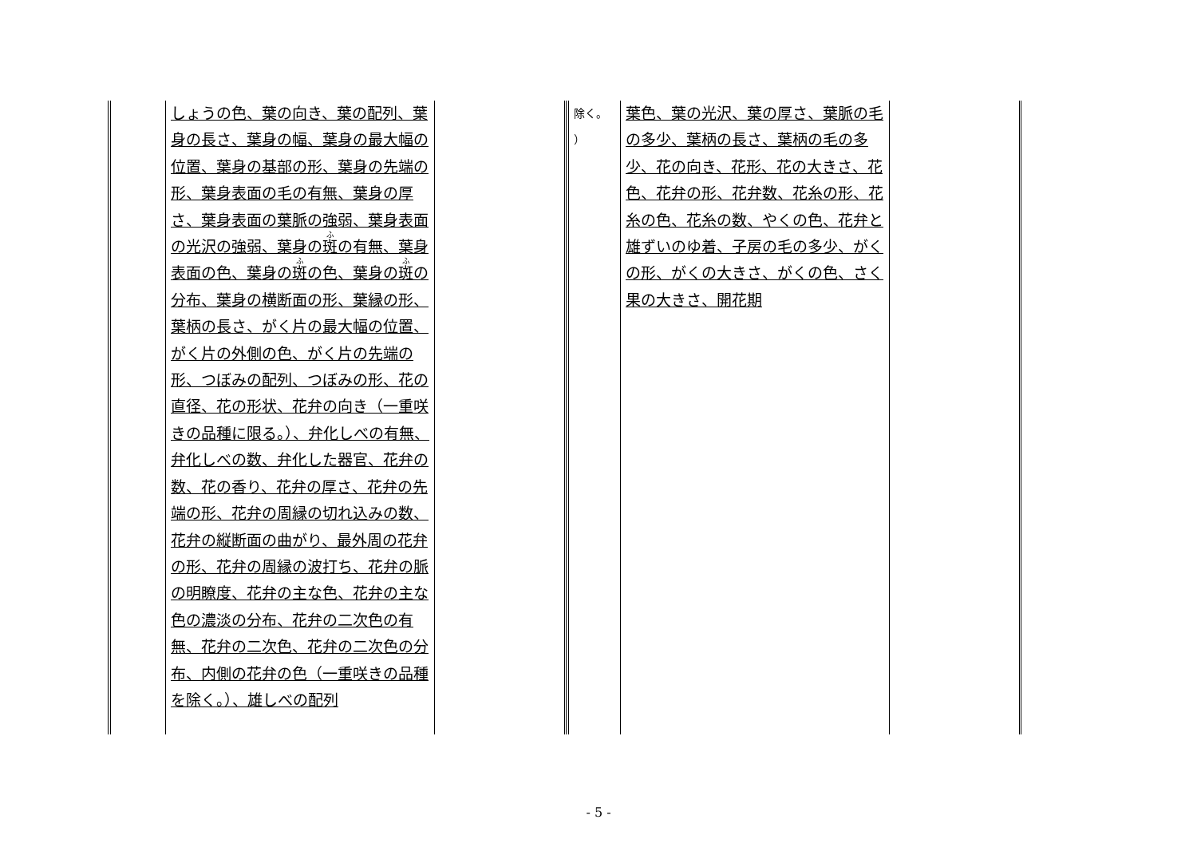| | | しょうの色、葉の向き、葉の配列、葉身の長さ、葉身の幅、葉身の最大幅の位置、葉身の基部の形、葉身の先端の形、葉身表面の毛の有無、葉身の厚さ、葉身表面の葉脈の強弱、葉身表面の光沢の強弱、葉身の 斑 の有無、葉身表面の色、葉身の 斑 の色、葉身の 斑 の分布、葉身の横断面の形、葉縁の形、葉柄の長さ、がく片の最大幅の位置、がく片の外側の色、がく片の先端の形、つぼみの配列、つぼみの形、花の直径、花の形状、花弁の向き（一重咲きの品種に限る。）、弁化しべの有無、弁化しべの数、弁化した器官、花弁の数、花の香り、花弁の厚さ、花弁の先端の形、花弁の周縁の切れ込みの数、花弁の縦断面の曲がり、最外周の花弁の形、花弁の周縁の波打ち、花弁の脈の明瞭度、花弁の主な色、花弁の主な色の濃淡の分布、花弁の二次色の有無、花弁の二次色、花弁の二次色の分布、内側の花弁の色（一重咲きの品種を除く。）、雄しべの配列 | | | 除く。 ） | 葉色、葉の光沢、葉の厚さ、葉脈の毛の多少、葉柄の長さ、葉柄の毛の多少、花の向き、花形、花の大きさ、花色、花弁の形、花弁数、花糸の形、花糸の色、花糸の数、やくの色、花弁と雄ずいのゆ着、子房の毛の多少、がくの形、がくの大きさ、がくの色、さく果の大きさ、開花期 | |
- 5 -